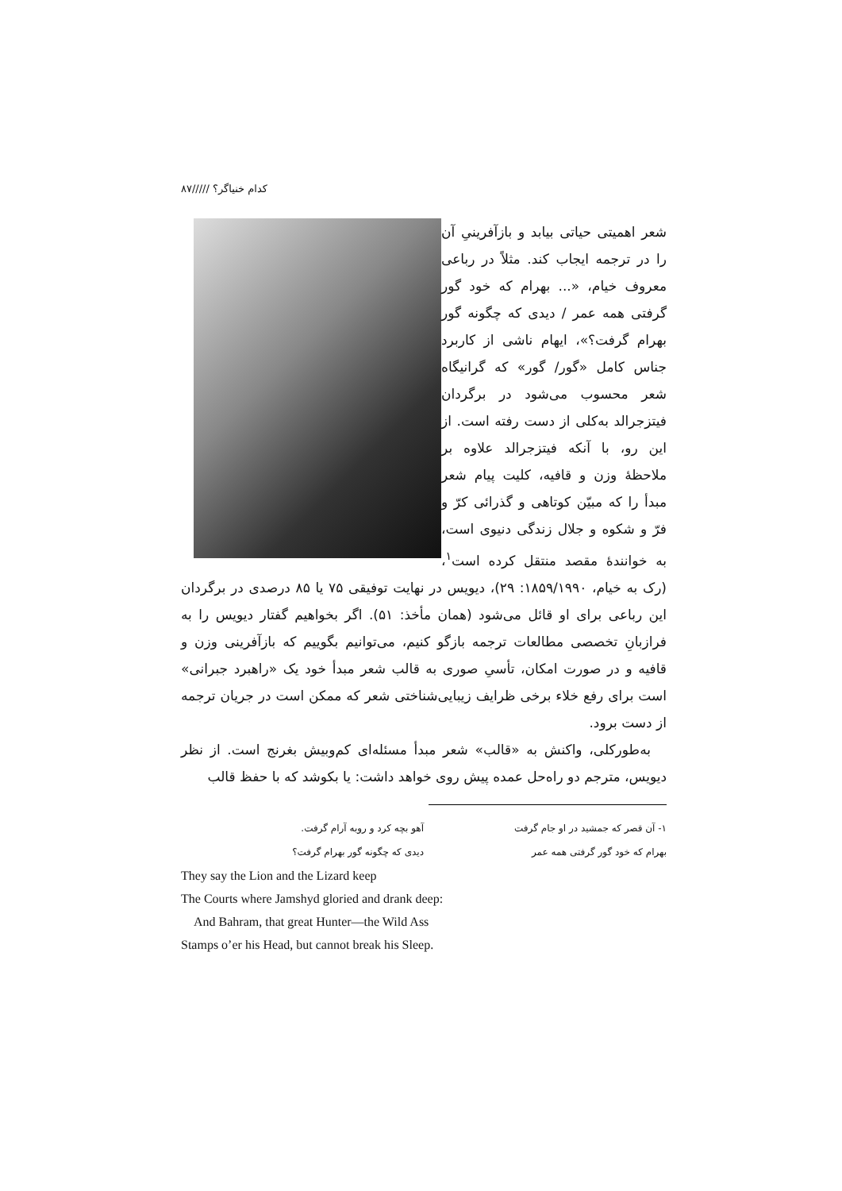کدام خنیاگر؟ /////۸۷
شعر اهمیتی حیاتی بیابد و بازآفرینیِ آن را در ترجمه ایجاب کند. مثلاً در رباعی معروف خیام، «... بهرام که خود گور گرفتی همه عمر / دیدی که چگونه گور بهرام گرفت؟»، ایهام ناشی از کاربرد جناس کامل «گور/ گور» که گرانیگاه شعر محسوب می‌شود در برگردان فیتزجرالد به‌کلی از دست رفته است. از این رو، با آنکه فیتزجرالد علاوه بر ملاحظهٔ وزن و قافیه، کلیت پیام شعر مبدأ را که مبیّن کوتاهی و گذرائی کرّ و فرّ و شکوه و جلال زندگی دنیوی است، به خوانندهٔ مقصد منتقل کرده است<sup>۱</sup>، (رک به خیام، ۱۸۵۹/۱۹۹۰: ۲۹)، دیویس در نهایت توفیقی ۷۵ یا ۸۵ درصدی در برگردان این رباعی برای او قائل می‌شود (همان مأخذ: ۵۱). اگر بخواهیم گفتار دیویس را به فرازبانِ تخصصی مطالعات ترجمه بازگو کنیم، می‌توانیم بگوییم که بازآفرینی وزن و قافیه و در صورت امکان، تأسیِ صوری به قالب شعر مبدأ خود یک «راهبرد جبرانی» است برای رفع خلاء برخی ظرایف زیبایی‌شناختی شعر که ممکن است در جریان ترجمه از دست برود.
به‌طورکلی، واکنش به «قالب» شعر مبدأ مسئله‌ای کم‌وبیش بغرنج است. از نظر دیویس، مترجم دو راه‌حل عمده پیش روی خواهد داشت: یا بکوشد که با حفظ قالب
۱- آن قصر که جمشید در او جام گرفت
آهو بچه کرد و روبه آرام گرفت.
بهرام که خود گور گرفتی همه عمر دیدی که چگونه گور بهرام گرفت؟
They say the Lion and the Lizard keep
The Courts where Jamshyd gloried and drank deep:
And Bahram, that great Hunter—the Wild Ass
Stamps o’er his Head, but cannot break his Sleep.